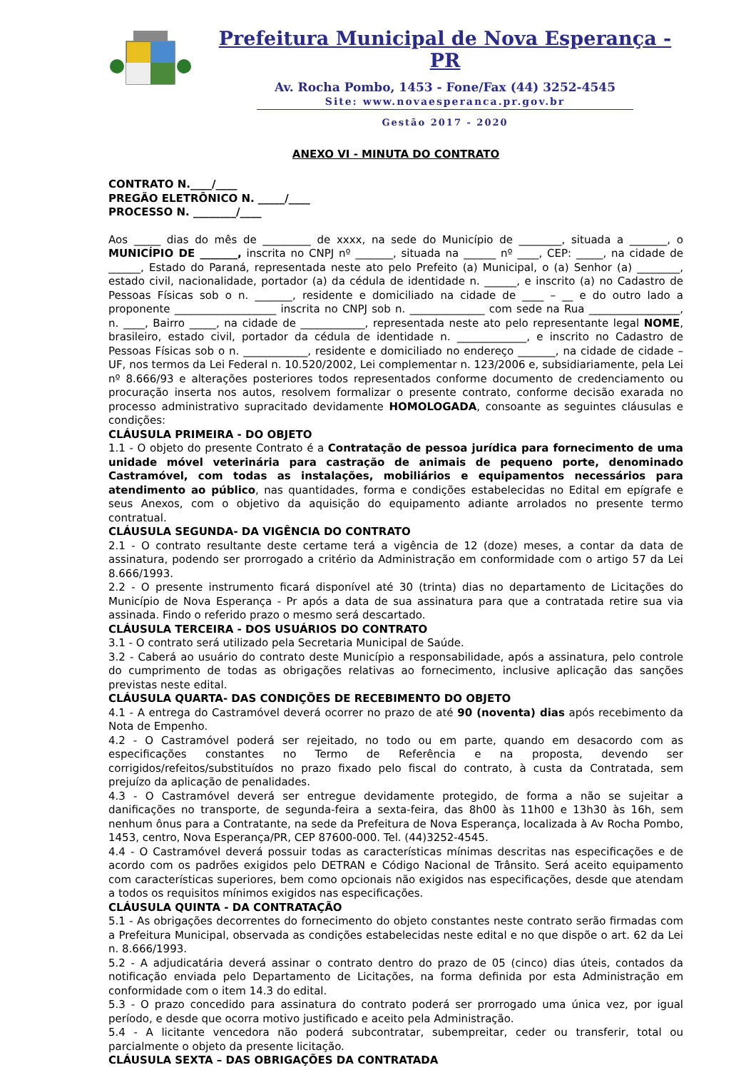Prefeitura Municipal de Nova Esperança - PR
Av. Rocha Pombo, 1453 - Fone/Fax (44) 3252-4545
Site: www.novaesperanca.pr.gov.br
Gestão 2017 - 2020
ANEXO VI - MINUTA DO CONTRATO
CONTRATO N.____/____
PREGÃO ELETRÔNICO N. _____/____
PROCESSO N. ________/____
Aos _____ dias do mês de _________ de xxxx, na sede do Município de ________, situada a _______, o MUNICÍPIO DE _______, inscrita no CNPJ nº _______, situada na ______ nº ____, CEP: _____, na cidade de ______, Estado do Paraná, representada neste ato pelo Prefeito (a) Municipal, o (a) Senhor (a) ________, estado civil, nacionalidade, portador (a) da cédula de identidade n. ______, e inscrito (a) no Cadastro de Pessoas Físicas sob o n. _______, residente e domiciliado na cidade de ____ – __ e do outro lado a proponente ___________________ inscrita no CNPJ sob n. ______________ com sede na Rua _________________, n. ____, Bairro _____, na cidade de ____________, representada neste ato pelo representante legal NOME, brasileiro, estado civil, portador da cédula de identidade n. _____________, e inscrito no Cadastro de Pessoas Físicas sob o n. ____________, residente e domiciliado no endereço _______, na cidade de cidade – UF, nos termos da Lei Federal n. 10.520/2002, Lei complementar n. 123/2006 e, subsidiariamente, pela Lei nº 8.666/93 e alterações posteriores todos representados conforme documento de credenciamento ou procuração inserta nos autos, resolvem formalizar o presente contrato, conforme decisão exarada no processo administrativo supracitado devidamente HOMOLOGADA, consoante as seguintes cláusulas e condições:
CLÁUSULA PRIMEIRA - DO OBJETO
1.1 - O objeto do presente Contrato é a Contratação de pessoa jurídica para fornecimento de uma unidade móvel veterinária para castração de animais de pequeno porte, denominado Castramóvel, com todas as instalações, mobiliários e equipamentos necessários para atendimento ao público, nas quantidades, forma e condições estabelecidas no Edital em epígrafe e seus Anexos, com o objetivo da aquisição do equipamento adiante arrolados no presente termo contratual.
CLÁUSULA SEGUNDA- DA VIGÊNCIA DO CONTRATO
2.1 - O contrato resultante deste certame terá a vigência de 12 (doze) meses, a contar da data de assinatura, podendo ser prorrogado a critério da Administração em conformidade com o artigo 57 da Lei 8.666/1993.
2.2 - O presente instrumento ficará disponível até 30 (trinta) dias no departamento de Licitações do Município de Nova Esperança - Pr após a data de sua assinatura para que a contratada retire sua via assinada. Findo o referido prazo o mesmo será descartado.
CLÁUSULA TERCEIRA - DOS USUÁRIOS DO CONTRATO
3.1 - O contrato será utilizado pela Secretaria Municipal de Saúde.
3.2 - Caberá ao usuário do contrato deste Município a responsabilidade, após a assinatura, pelo controle do cumprimento de todas as obrigações relativas ao fornecimento, inclusive aplicação das sanções previstas neste edital.
CLÁUSULA QUARTA- DAS CONDIÇÕES DE RECEBIMENTO DO OBJETO
4.1 - A entrega do Castramóvel deverá ocorrer no prazo de até 90 (noventa) dias após recebimento da Nota de Empenho.
4.2 - O Castramóvel poderá ser rejeitado, no todo ou em parte, quando em desacordo com as especificações constantes no Termo de Referência e na proposta, devendo ser corrigidos/refeitos/substituídos no prazo fixado pelo fiscal do contrato, à custa da Contratada, sem prejuízo da aplicação de penalidades.
4.3 - O Castramóvel deverá ser entregue devidamente protegido, de forma a não se sujeitar a danificações no transporte, de segunda-feira a sexta-feira, das 8h00 às 11h00 e 13h30 às 16h, sem nenhum ônus para a Contratante, na sede da Prefeitura de Nova Esperança, localizada à Av Rocha Pombo, 1453, centro, Nova Esperança/PR, CEP 87600-000. Tel. (44)3252-4545.
4.4 - O Castramóvel deverá possuir todas as características mínimas descritas nas especificações e de acordo com os padrões exigidos pelo DETRAN e Código Nacional de Trânsito. Será aceito equipamento com características superiores, bem como opcionais não exigidos nas especificações, desde que atendam a todos os requisitos mínimos exigidos nas especificações.
CLÁUSULA QUINTA - DA CONTRATAÇÃO
5.1 - As obrigações decorrentes do fornecimento do objeto constantes neste contrato serão firmadas com a Prefeitura Municipal, observada as condições estabelecidas neste edital e no que dispõe o art. 62 da Lei n. 8.666/1993.
5.2 - A adjudicatária deverá assinar o contrato dentro do prazo de 05 (cinco) dias úteis, contados da notificação enviada pelo Departamento de Licitações, na forma definida por esta Administração em conformidade com o item 14.3 do edital.
5.3 - O prazo concedido para assinatura do contrato poderá ser prorrogado uma única vez, por igual período, e desde que ocorra motivo justificado e aceito pela Administração.
5.4 - A licitante vencedora não poderá subcontratar, subempreitar, ceder ou transferir, total ou parcialmente o objeto da presente licitação.
CLÁUSULA SEXTA – DAS OBRIGAÇÕES DA CONTRATADA